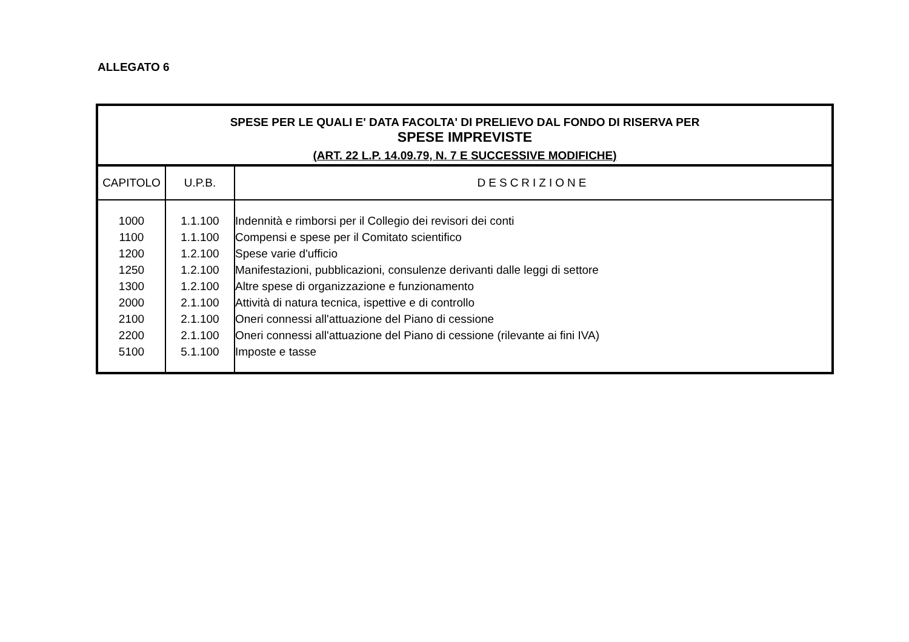ALLEGATO 6
| SPESE PER LE QUALI E' DATA FACOLTA' DI PRELIEVO DAL FONDO DI RISERVA PER SPESE IMPREVISTE (ART. 22 L.P. 14.09.79, N. 7 E SUCCESSIVE MODIFICHE) | | |
| CAPITOLO | U.P.B. | DESCRIZIONE |
| 1000 | 1.1.100 | Indennità e rimborsi per il Collegio dei revisori dei conti |
| 1100 | 1.1.100 | Compensi e spese per il Comitato scientifico |
| 1200 | 1.2.100 | Spese varie d'ufficio |
| 1250 | 1.2.100 | Manifestazioni, pubblicazioni, consulenze derivanti dalle leggi di settore |
| 1300 | 1.2.100 | Altre spese di organizzazione e funzionamento |
| 2000 | 2.1.100 | Attività di natura tecnica, ispettive e di controllo |
| 2100 | 2.1.100 | Oneri connessi all'attuazione del Piano di cessione |
| 2200 | 2.1.100 | Oneri connessi all'attuazione del Piano di cessione (rilevante ai fini IVA) |
| 5100 | 5.1.100 | Imposte e tasse |